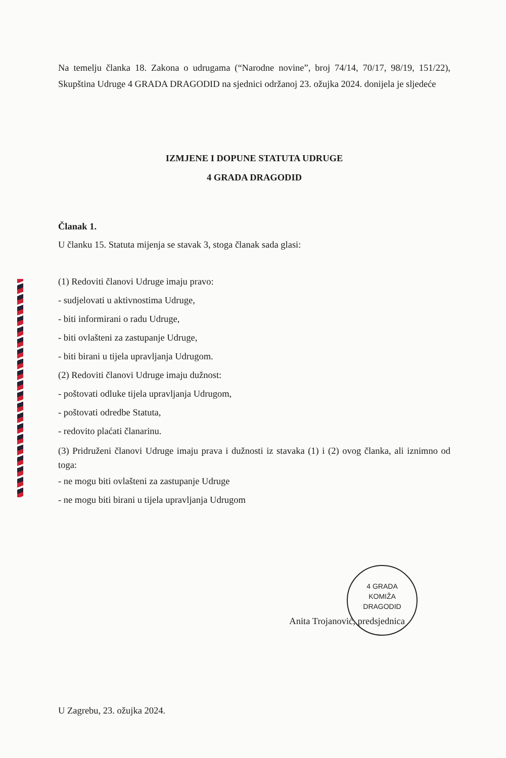Na temelju članka 18. Zakona o udrugama (“Narodne novine”, broj 74/14, 70/17, 98/19, 151/22), Skupština Udruge 4 GRADA DRAGODID na sjednici održanoj 23. ožujka 2024. donijela je sljedeće
IZMJENE I DOPUNE STATUTA UDRUGE
4 GRADA DRAGODID
Članak 1.
U članku 15. Statuta mijenja se stavak 3, stoga članak sada glasi:
(1) Redoviti članovi Udruge imaju pravo:
- sudjelovati u aktivnostima Udruge,
- biti informirani o radu Udruge,
- biti ovlašteni za zastupanje Udruge,
- biti birani u tijela upravljanja Udrugom.
(2) Redoviti članovi Udruge imaju dužnost:
- poštovati odluke tijela upravljanja Udrugom,
- poštovati odredbe Statuta,
- redovito plaćati članarinu.
(3) Pridruženi članovi Udruge imaju prava i dužnosti iz stavaka (1) i (2) ovog članka, ali iznimno od toga:
- ne mogu biti ovlašteni za zastupanje Udruge
- ne mogu biti birani u tijela upravljanja Udrugom
4 GRADA
KOMIŽA
DRAGODID
Anita Trojanović, predsjednica
U Zagrebu, 23. ožujka 2024.